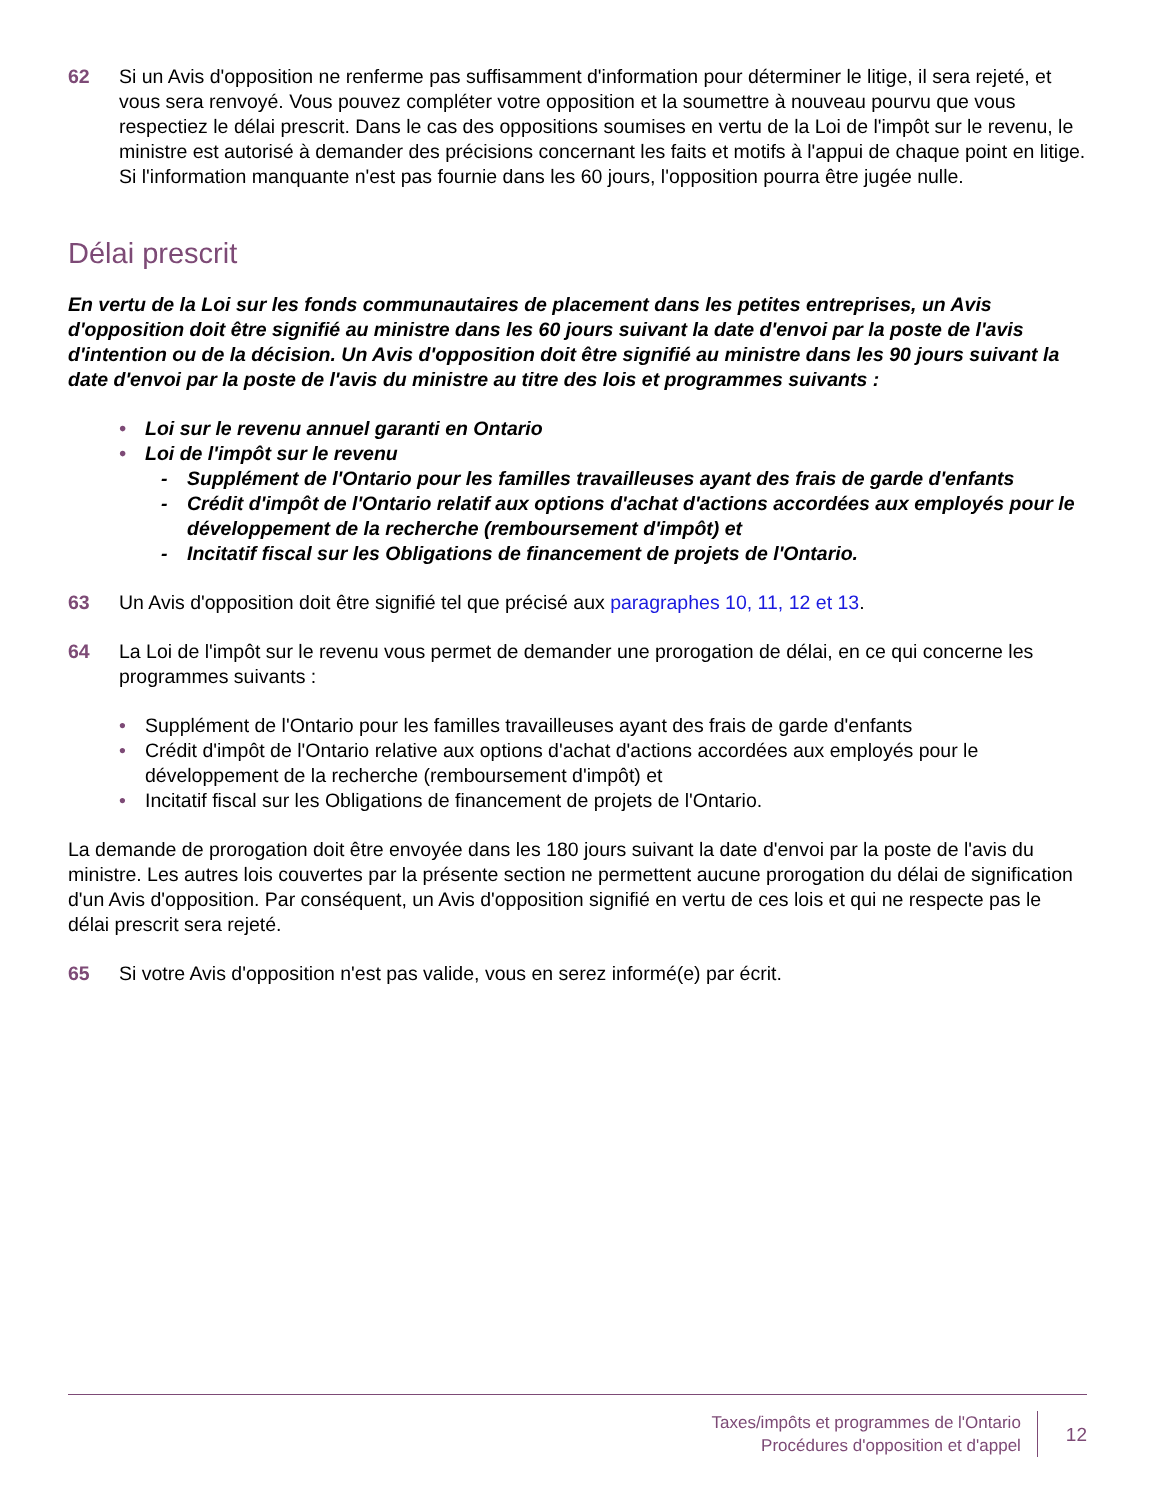62 Si un Avis d'opposition ne renferme pas suffisamment d'information pour déterminer le litige, il sera rejeté, et vous sera renvoyé. Vous pouvez compléter votre opposition et la soumettre à nouveau pourvu que vous respectiez le délai prescrit. Dans le cas des oppositions soumises en vertu de la Loi de l'impôt sur le revenu, le ministre est autorisé à demander des précisions concernant les faits et motifs à l'appui de chaque point en litige. Si l'information manquante n'est pas fournie dans les 60 jours, l'opposition pourra être jugée nulle.
Délai prescrit
En vertu de la Loi sur les fonds communautaires de placement dans les petites entreprises, un Avis d'opposition doit être signifié au ministre dans les 60 jours suivant la date d'envoi par la poste de l'avis d'intention ou de la décision. Un Avis d'opposition doit être signifié au ministre dans les 90 jours suivant la date d'envoi par la poste de l'avis du ministre au titre des lois et programmes suivants :
• Loi sur le revenu annuel garanti en Ontario
• Loi de l'impôt sur le revenu
- Supplément de l'Ontario pour les familles travailleuses ayant des frais de garde d'enfants
- Crédit d'impôt de l'Ontario relatif aux options d'achat d'actions accordées aux employés pour le développement de la recherche (remboursement d'impôt) et
- Incitatif fiscal sur les Obligations de financement de projets de l'Ontario.
63 Un Avis d'opposition doit être signifié tel que précisé aux paragraphes 10, 11, 12 et 13.
64 La Loi de l'impôt sur le revenu vous permet de demander une prorogation de délai, en ce qui concerne les programmes suivants :
• Supplément de l'Ontario pour les familles travailleuses ayant des frais de garde d'enfants
• Crédit d'impôt de l'Ontario relative aux options d'achat d'actions accordées aux employés pour le développement de la recherche (remboursement d'impôt) et
• Incitatif fiscal sur les Obligations de financement de projets de l'Ontario.
La demande de prorogation doit être envoyée dans les 180 jours suivant la date d'envoi par la poste de l'avis du ministre. Les autres lois couvertes par la présente section ne permettent aucune prorogation du délai de signification d'un Avis d'opposition. Par conséquent, un Avis d'opposition signifié en vertu de ces lois et qui ne respecte pas le délai prescrit sera rejeté.
65 Si votre Avis d'opposition n'est pas valide, vous en serez informé(e) par écrit.
Taxes/impôts et programmes de l'Ontario
Procédures d'opposition et d'appel
12